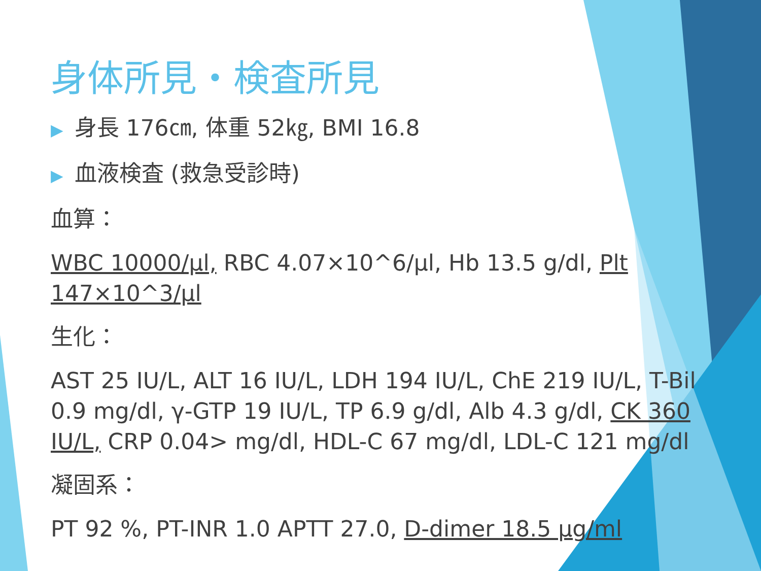身体所見・検査所見
▶ 身長 176㎝, 体重 52㎏, BMI 16.8
▶ 血液検査 (救急受診時)
血算：
WBC 10000/μl, RBC 4.07×10^6/μl, Hb 13.5 g/dl, Plt 147×10^3/μl
生化：
AST 25 IU/L, ALT 16 IU/L, LDH 194 IU/L, ChE 219 IU/L, T-Bil 0.9 mg/dl, γ-GTP 19 IU/L, TP 6.9 g/dl, Alb 4.3 g/dl, CK 360 IU/L, CRP 0.04> mg/dl, HDL-C 67 mg/dl, LDL-C 121 mg/dl
凝固系：
PT 92 %, PT-INR 1.0 APTT 27.0, D-dimer 18.5 μg/ml